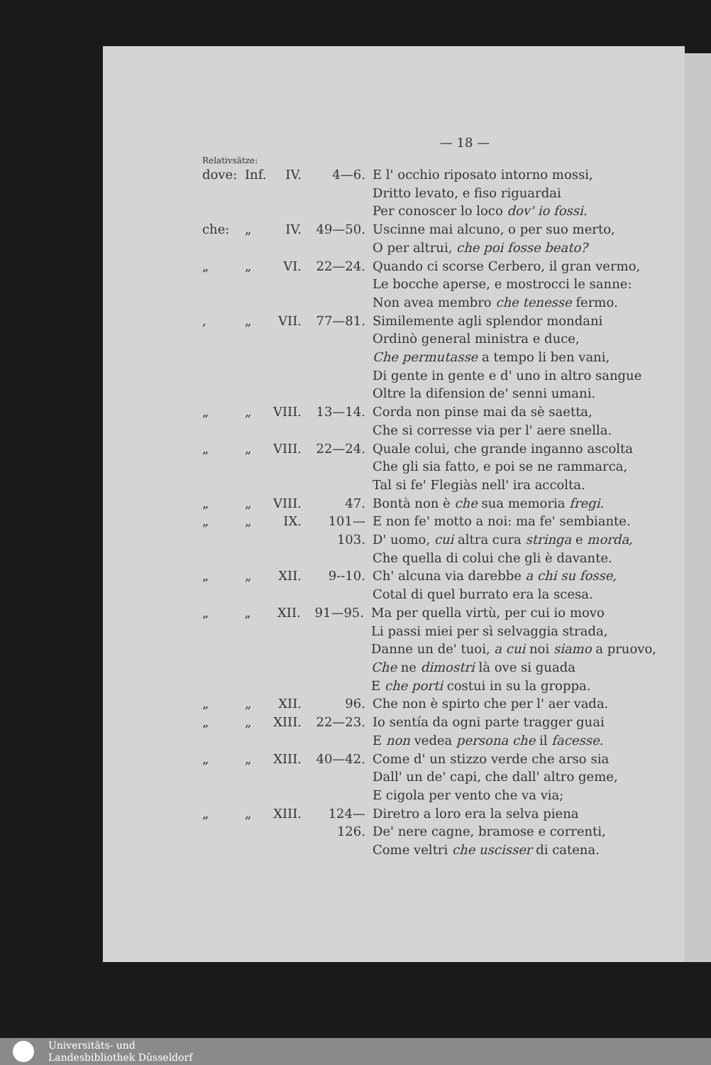— 18 —
Relativsätze:
dove: Inf. IV. 4—6. E l' occhio riposato intorno mossi,
Dritto levato, e fiso riguardai
Per conoscer lo loco dov' io fossi.
che: „ IV. 49—50. Uscinne mai alcuno, o per suo merto,
O per altrui, che poi fosse beato?
„ „ VI. 22—24. Quando ci scorse Cerbero, il gran vermo,
Le bocche aperse, e mostrocci le sanne:
Non avea membro che tenesse fermo.
, „ VII. 77—81. Similemente agli splendor mondani
Ordinò general ministra e duce,
Che permutasse a tempo li ben vani,
Di gente in gente e d' uno in altro sangue
Oltre la difension de' senni umani.
„ „ VIII. 13—14. Corda non pinse mai da sè saetta,
Che si corresse via per l' aere snella.
„ „ VIII. 22—24. Quale colui, che grande inganno ascolta
Che gli sia fatto, e poi se ne rammarca,
Tal si fe' Flegiàs nell' ira accolta.
„ „ VIII. 47. Bontà non è che sua memoria fregi.
„ „ IX. 101—103. E non fe' motto a noi: ma fe' sembiante.
D' uomo, cui altra cura stringa e morda,
Che quella di colui che gli è davante.
„ „ XII. 9--10. Ch' alcuna via darebbe a chi su fosse,
Cotal di quel burrato era la scesa.
„ „ XII. 91—95. Ma per quella virtù, per cui io movo
Li passi miei per sì selvaggia strada,
Danne un de' tuoi, a cui noi siamo a pruovo,
Che ne dimostri là ove si guada
E che porti costui in su la groppa.
„ „ XII. 96. Che non è spirto che per l' aer vada.
„ „ XIII. 22—23. Io sentía da ogni parte tragger guai
E non vedea persona che il facesse.
„ „ XIII. 40—42. Come d' un stizzo verde che arso sia
Dall' un de' capi, che dall' altro geme,
E cigola per vento che va via;
„ „ XIII. 124—126. Diretro a loro era la selva piena
De' nere cagne, bramose e correnti,
Come veltri che uscisser di catena.
Universitäts- und
Landesbibliothek Düsseldorf